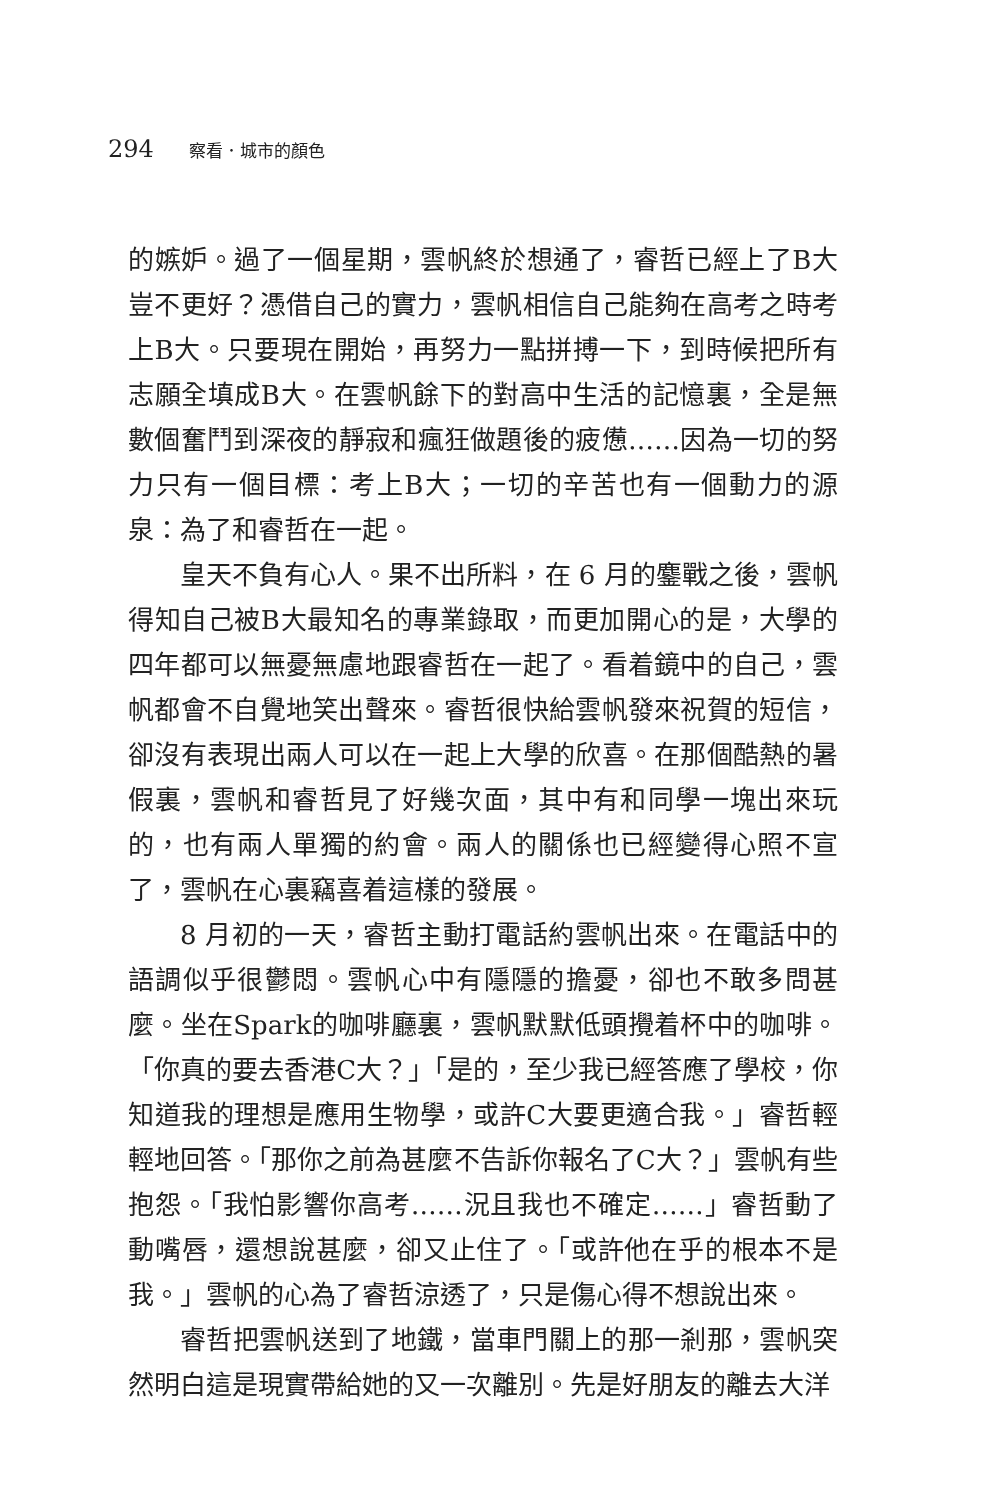294 察看．城市的顏色
的嫉妒。過了一個星期，雲帆終於想通了，睿哲已經上了B大豈不更好？憑借自己的實力，雲帆相信自己能夠在高考之時考上B大。只要現在開始，再努力一點拼搏一下，到時候把所有志願全填成B大。在雲帆餘下的對高中生活的記憶裏，全是無數個奮鬥到深夜的靜寂和瘋狂做題後的疲憊……因為一切的努力只有一個目標：考上B大；一切的辛苦也有一個動力的源泉：為了和睿哲在一起。
皇天不負有心人。果不出所料，在 6 月的鏖戰之後，雲帆得知自己被B大最知名的專業錄取，而更加開心的是，大學的四年都可以無憂無慮地跟睿哲在一起了。看着鏡中的自己，雲帆都會不自覺地笑出聲來。睿哲很快給雲帆發來祝賀的短信，卻沒有表現出兩人可以在一起上大學的欣喜。在那個酷熱的暑假裏，雲帆和睿哲見了好幾次面，其中有和同學一塊出來玩的，也有兩人單獨的約會。兩人的關係也已經變得心照不宣了，雲帆在心裏竊喜着這樣的發展。
8 月初的一天，睿哲主動打電話約雲帆出來。在電話中的語調似乎很鬱悶。雲帆心中有隱隱的擔憂，卻也不敢多問甚麼。坐在Spark的咖啡廳裏，雲帆默默低頭攪着杯中的咖啡。「你真的要去香港C大？」「是的，至少我已經答應了學校，你知道我的理想是應用生物學，或許C大要更適合我。」睿哲輕輕地回答。「那你之前為甚麼不告訴你報名了C大？」雲帆有些抱怨。「我怕影響你高考……況且我也不確定……」睿哲動了動嘴唇，還想說甚麼，卻又止住了。「或許他在乎的根本不是我。」雲帆的心為了睿哲涼透了，只是傷心得不想說出來。
睿哲把雲帆送到了地鐵，當車門關上的那一剎那，雲帆突然明白這是現實帶給她的又一次離別。先是好朋友的離去大洋